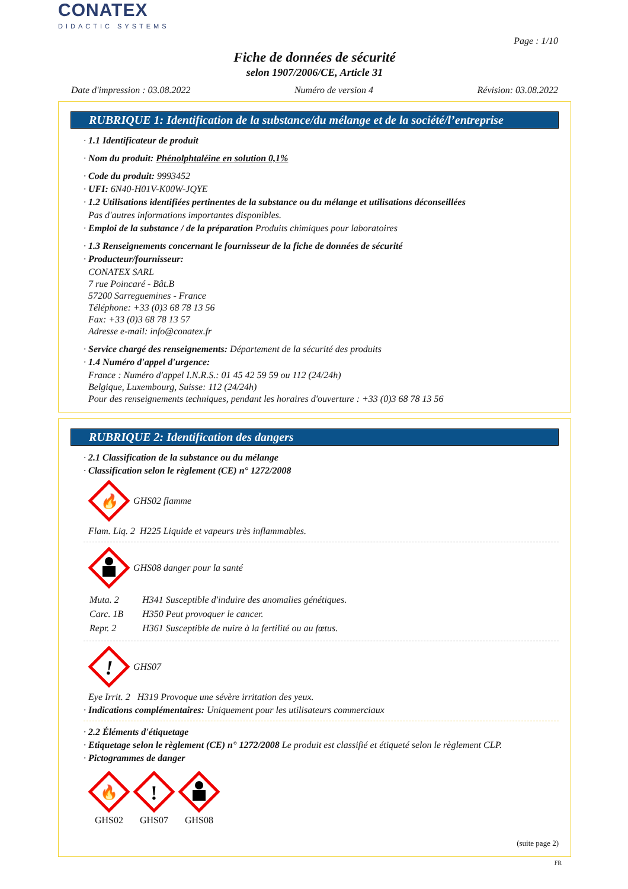CONATEX
DIDACTIC SYSTEMS
Page : 1/10
Fiche de données de sécurité
selon 1907/2006/CE, Article 31
Date d'impression : 03.08.2022 Numéro de version 4 Révision: 03.08.2022
RUBRIQUE 1: Identification de la substance/du mélange et de la société/l’entreprise
· 1.1 Identificateur de produit
· Nom du produit: Phénolphtaléine en solution 0,1%
· Code du produit: 9993452
· UFI: 6N40-H01V-K00W-JQYE
· 1.2 Utilisations identifiées pertinentes de la substance ou du mélange et utilisations déconseillées
Pas d'autres informations importantes disponibles.
· Emploi de la substance / de la préparation Produits chimiques pour laboratoires
· 1.3 Renseignements concernant le fournisseur de la fiche de données de sécurité
· Producteur/fournisseur:
CONATEX SARL
7 rue Poincaré - Bât.B
57200 Sarreguemines - France
Téléphone: +33 (0)3 68 78 13 56
Fax: +33 (0)3 68 78 13 57
Adresse e-mail: info@conatex.fr
· Service chargé des renseignements: Département de la sécurité des produits
· 1.4 Numéro d'appel d'urgence:
France : Numéro d'appel I.N.R.S.: 01 45 42 59 59 ou 112 (24/24h)
Belgique, Luxembourg, Suisse: 112 (24/24h)
Pour des renseignements techniques, pendant les horaires d'ouverture : +33 (0)3 68 78 13 56
RUBRIQUE 2: Identification des dangers
· 2.1 Classification de la substance ou du mélange
· Classification selon le règlement (CE) n° 1272/2008
🔥
GHS02 flamme
Flam. Liq. 2 H225 Liquide et vapeurs très inflammables.
GHS08 danger pour la santé
| Muta. 2 | H341 Susceptible d'induire des anomalies génétiques. |
| Carc. 1B | H350 Peut provoquer le cancer. |
| Repr. 2 | H361 Susceptible de nuire à la fertilité ou au fœtus. |
!
GHS07
Eye Irrit. 2 H319 Provoque une sévère irritation des yeux.
· Indications complémentaires: Uniquement pour les utilisateurs commerciaux
· 2.2 Éléments d'étiquetage
· Etiquetage selon le règlement (CE) n° 1272/2008 Le produit est classifié et étiqueté selon le règlement CLP.
· Pictogrammes de danger
🔥
GHS02
!
GHS07
GHS08
(suite page 2)
FR